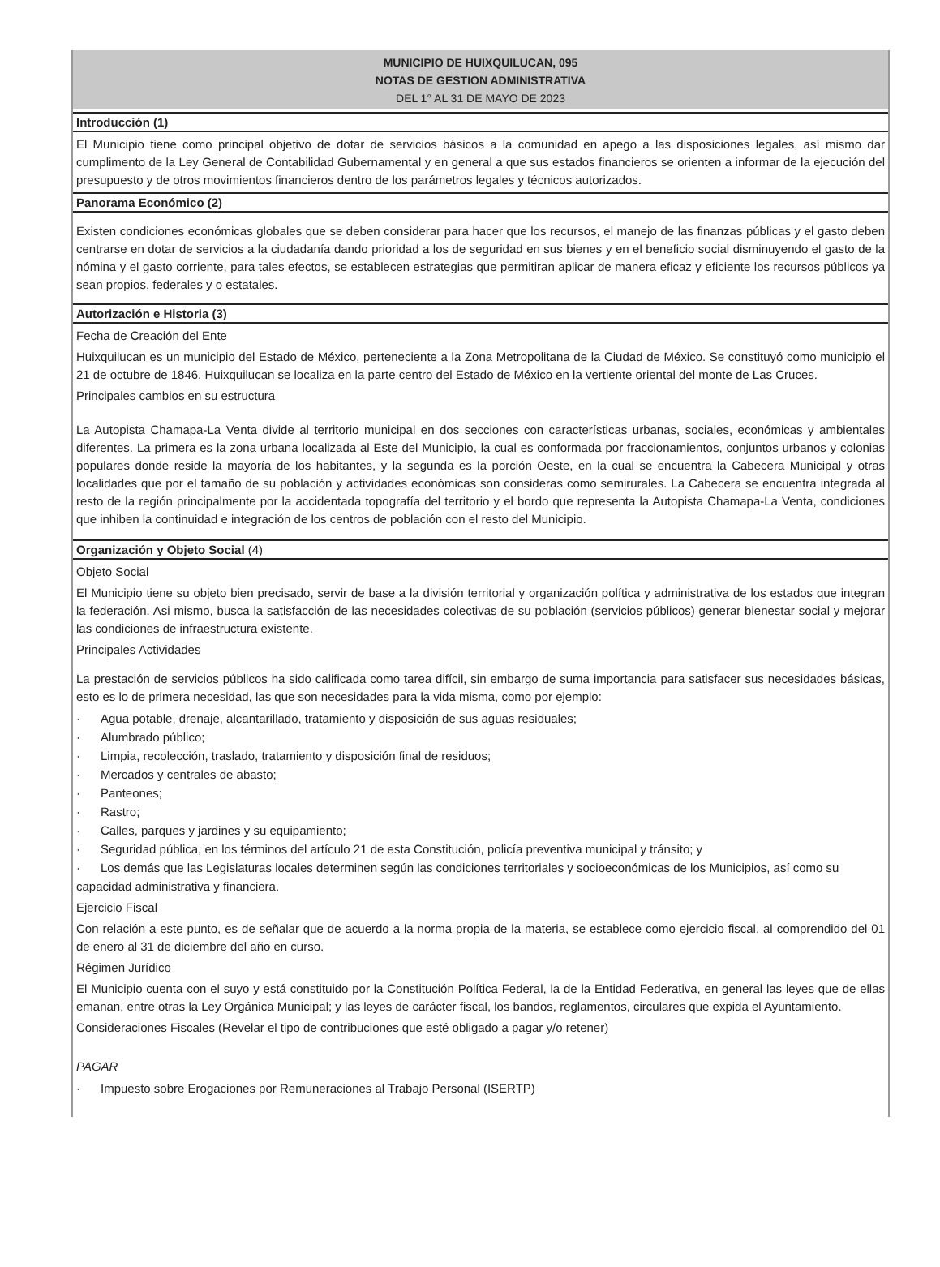MUNICIPIO DE HUIXQUILUCAN, 095
NOTAS DE GESTION ADMINISTRATIVA
DEL 1° AL 31 DE MAYO DE 2023
Introducción (1)
El Municipio tiene como principal objetivo de dotar de servicios básicos a la comunidad en apego a las disposiciones legales, así mismo dar cumplimento de la Ley General de Contabilidad Gubernamental y en general a que sus estados financieros se orienten a informar de la ejecución del presupuesto y de otros movimientos financieros dentro de los parámetros legales y técnicos autorizados.
Panorama Económico (2)
Existen condiciones económicas globales que se deben considerar para hacer que los recursos, el manejo de las finanzas públicas y el gasto deben centrarse en dotar de servicios a la ciudadanía dando prioridad a los de seguridad en sus bienes y en el beneficio social disminuyendo el gasto de la nómina y el gasto corriente, para tales efectos, se establecen estrategias que permitiran aplicar de manera eficaz y eficiente los recursos públicos ya sean propios, federales y o estatales.
Autorización e Historia (3)
Fecha de Creación del Ente
Huixquilucan es un municipio del Estado de México, perteneciente a la Zona Metropolitana de la Ciudad de México. Se constituyó como municipio el 21 de octubre de 1846. Huixquilucan se localiza en la parte centro del Estado de México en la vertiente oriental del monte de Las Cruces.
Principales cambios en su estructura
La Autopista Chamapa-La Venta divide al territorio municipal en dos secciones con características urbanas, sociales, económicas y ambientales diferentes. La primera es la zona urbana localizada al Este del Municipio, la cual es conformada por fraccionamientos, conjuntos urbanos y colonias populares donde reside la mayoría de los habitantes, y la segunda es la porción Oeste, en la cual se encuentra la Cabecera Municipal y otras localidades que por el tamaño de su población y actividades económicas son consideras como semirurales. La Cabecera se encuentra integrada al resto de la región principalmente por la accidentada topografía del territorio y el bordo que representa la Autopista Chamapa-La Venta, condiciones que inhiben la continuidad e integración de los centros de población con el resto del Municipio.
Organización y Objeto Social (4)
Objeto Social
El Municipio tiene su objeto bien precisado, servir de base a la división territorial y organización política y administrativa de los estados que integran la federación. Asi mismo, busca la satisfacción de las necesidades colectivas de su población (servicios públicos) generar bienestar social y mejorar las condiciones de infraestructura existente.
Principales Actividades
La prestación de servicios públicos ha sido calificada como tarea difícil, sin embargo de suma importancia para satisfacer sus necesidades básicas, esto es lo de primera necesidad, las que son necesidades para la vida misma, como por ejemplo:
· Agua potable, drenaje, alcantarillado, tratamiento y disposición de sus aguas residuales;
· Alumbrado público;
· Limpia, recolección, traslado, tratamiento y disposición final de residuos;
· Mercados y centrales de abasto;
· Panteones;
· Rastro;
· Calles, parques y jardines y su equipamiento;
· Seguridad pública, en los términos del artículo 21 de esta Constitución, policía preventiva municipal y tránsito; y
· Los demás que las Legislaturas locales determinen según las condiciones territoriales y socioeconómicas de los Municipios, así como su capacidad administrativa y financiera.
Ejercicio Fiscal
Con relación a este punto, es de señalar que de acuerdo a la norma propia de la materia, se establece como ejercicio fiscal, al comprendido del 01 de enero al 31 de diciembre del año en curso.
Régimen Jurídico
El Municipio cuenta con el suyo y está constituido por la Constitución Política Federal, la de la Entidad Federativa, en general las leyes que de ellas emanan, entre otras la Ley Orgánica Municipal; y las leyes de carácter fiscal, los bandos, reglamentos, circulares que expida el Ayuntamiento.
Consideraciones Fiscales (Revelar el tipo de contribuciones que esté obligado a pagar y/o retener)
PAGAR
· Impuesto sobre Erogaciones por Remuneraciones al Trabajo Personal (ISERTP)